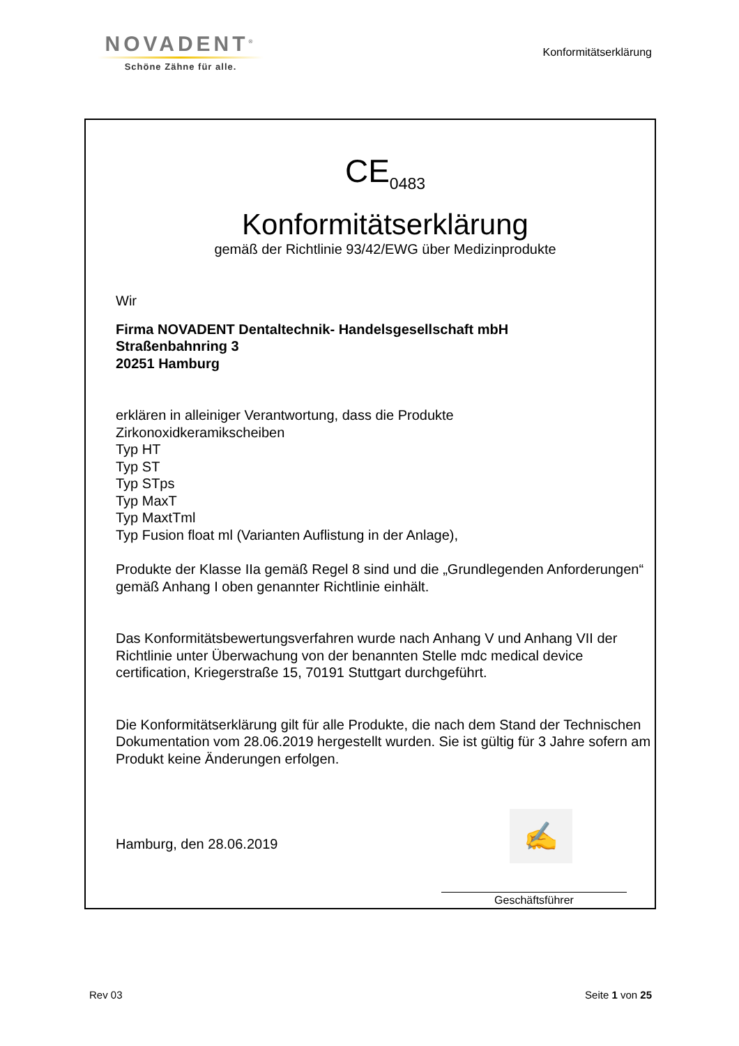NOVADENT<sup>®</sup>
Schöne Zähne für alle.
Konformitätserklärung
CE<sub>0483</sub>
Konformitätserklärung
gemäß der Richtlinie 93/42/EWG über Medizinprodukte
Wir
Firma NOVADENT Dentaltechnik- Handelsgesellschaft mbH
Straßenbahnring 3
20251 Hamburg
erklären in alleiniger Verantwortung, dass die Produkte
Zirkonoxidkeramikscheiben
Typ HT
Typ ST
Typ STps
Typ MaxT
Typ MaxtTml
Typ Fusion float ml (Varianten Auflistung in der Anlage),
Produkte der Klasse IIa gemäß Regel 8 sind und die „Grundlegenden Anforderungen“ gemäß Anhang I oben genannter Richtlinie einhält.
Das Konformitätsbewertungsverfahren wurde nach Anhang V und Anhang VII der Richtlinie unter Überwachung von der benannten Stelle mdc medical device certification, Kriegerstraße 15, 70191 Stuttgart durchgeführt.
Die Konformitätserklärung gilt für alle Produkte, die nach dem Stand der Technischen Dokumentation vom 28.06.2019 hergestellt wurden. Sie ist gültig für 3 Jahre sofern am Produkt keine Änderungen erfolgen.
Hamburg, den 28.06.2019
✍
Geschäftsführer
Rev 03 Seite 1 von 25